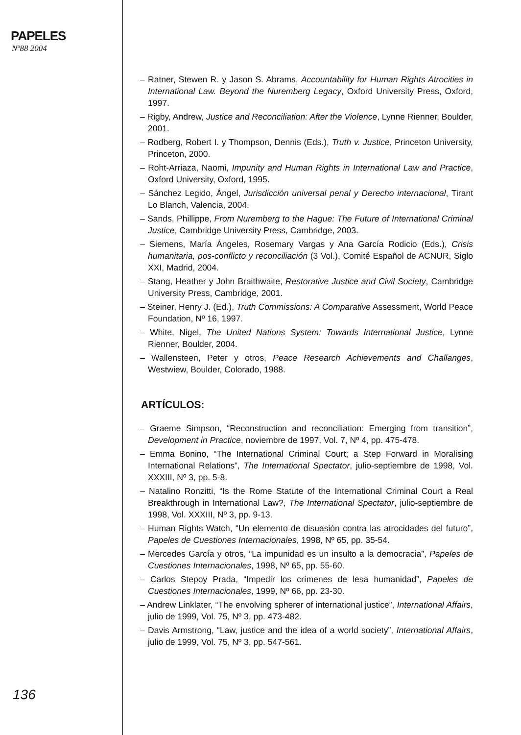PAPELES
Nº88 2004
– Ratner, Stewen R. y Jason S. Abrams, Accountability for Human Rights Atrocities in International Law. Beyond the Nuremberg Legacy, Oxford University Press, Oxford, 1997.
– Rigby, Andrew, Justice and Reconciliation: After the Violence, Lynne Rienner, Boulder, 2001.
– Rodberg, Robert I. y Thompson, Dennis (Eds.), Truth v. Justice, Princeton University, Princeton, 2000.
– Roht-Arriaza, Naomi, Impunity and Human Rights in International Law and Practice, Oxford University, Oxford, 1995.
– Sánchez Legido, Ángel, Jurisdicción universal penal y Derecho internacional, Tirant Lo Blanch, Valencia, 2004.
– Sands, Phillippe, From Nuremberg to the Hague: The Future of International Criminal Justice, Cambridge University Press, Cambridge, 2003.
– Siemens, María Ángeles, Rosemary Vargas y Ana García Rodicio (Eds.), Crisis humanitaria, pos-conflicto y reconciliación (3 Vol.), Comité Español de ACNUR, Siglo XXI, Madrid, 2004.
– Stang, Heather y John Braithwaite, Restorative Justice and Civil Society, Cambridge University Press, Cambridge, 2001.
– Steiner, Henry J. (Ed.), Truth Commissions: A Comparative Assessment, World Peace Foundation, Nº 16, 1997.
– White, Nigel, The United Nations System: Towards International Justice, Lynne Rienner, Boulder, 2004.
– Wallensteen, Peter y otros, Peace Research Achievements and Challanges, Westwiew, Boulder, Colorado, 1988.
ARTÍCULOS:
– Graeme Simpson, “Reconstruction and reconciliation: Emerging from transition”, Development in Practice, noviembre de 1997, Vol. 7, Nº 4, pp. 475-478.
– Emma Bonino, “The International Criminal Court; a Step Forward in Moralising International Relations”, The International Spectator, julio-septiembre de 1998, Vol. XXXIII, Nº 3, pp. 5-8.
– Natalino Ronzitti, “Is the Rome Statute of the International Criminal Court a Real Breakthrough in International Law?, The International Spectator, julio-septiembre de 1998, Vol. XXXIII, Nº 3, pp. 9-13.
– Human Rights Watch, “Un elemento de disuasión contra las atrocidades del futuro”, Papeles de Cuestiones Internacionales, 1998, Nº 65, pp. 35-54.
– Mercedes García y otros, “La impunidad es un insulto a la democracia”, Papeles de Cuestiones Internacionales, 1998, Nº 65, pp. 55-60.
– Carlos Stepoy Prada, “Impedir los crímenes de lesa humanidad”, Papeles de Cuestiones Internacionales, 1999, Nº 66, pp. 23-30.
– Andrew Linklater, “The envolving spherer of international justice”, International Affairs, julio de 1999, Vol. 75, Nº 3, pp. 473-482.
– Davis Armstrong, “Law, justice and the idea of a world society”, International Affairs, julio de 1999, Vol. 75, Nº 3, pp. 547-561.
136